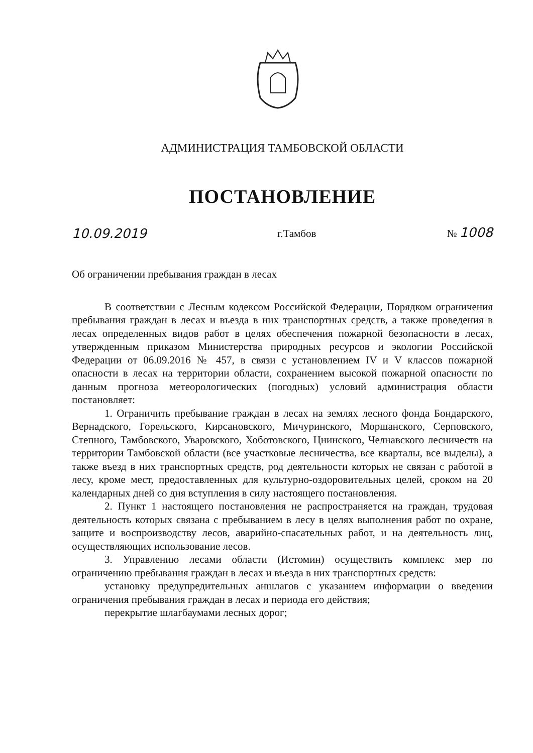АДМИНИСТРАЦИЯ ТАМБОВСКОЙ ОБЛАСТИ
ПОСТАНОВЛЕНИЕ
10.09.2019 г.Тамбов № 1008
Об ограничении пребывания граждан в лесах
В соответствии с Лесным кодексом Российской Федерации, Порядком ограничения пребывания граждан в лесах и въезда в них транспортных средств, а также проведения в лесах определенных видов работ в целях обеспечения пожарной безопасности в лесах, утвержденным приказом Министерства природных ресурсов и экологии Российской Федерации от 06.09.2016 № 457, в связи с установлением IV и V классов пожарной опасности в лесах на территории области, сохранением высокой пожарной опасности по данным прогноза метеорологических (погодных) условий администрация области постановляет:
1. Ограничить пребывание граждан в лесах на землях лесного фонда Бондарского, Вернадского, Горельского, Кирсановского, Мичуринского, Моршанского, Серповского, Степного, Тамбовского, Уваровского, Хоботовского, Цнинского, Челнавского лесничеств на территории Тамбовской области (все участковые лесничества, все кварталы, все выделы), а также въезд в них транспортных средств, род деятельности которых не связан с работой в лесу, кроме мест, предоставленных для культурно-оздоровительных целей, сроком на 20 календарных дней со дня вступления в силу настоящего постановления.
2. Пункт 1 настоящего постановления не распространяется на граждан, трудовая деятельность которых связана с пребыванием в лесу в целях выполнения работ по охране, защите и воспроизводству лесов, аварийно-спасательных работ, и на деятельность лиц, осуществляющих использование лесов.
3. Управлению лесами области (Истомин) осуществить комплекс мер по ограничению пребывания граждан в лесах и въезда в них транспортных средств:
установку предупредительных аншлагов с указанием информации о введении ограничения пребывания граждан в лесах и периода его действия;
перекрытие шлагбаумами лесных дорог;